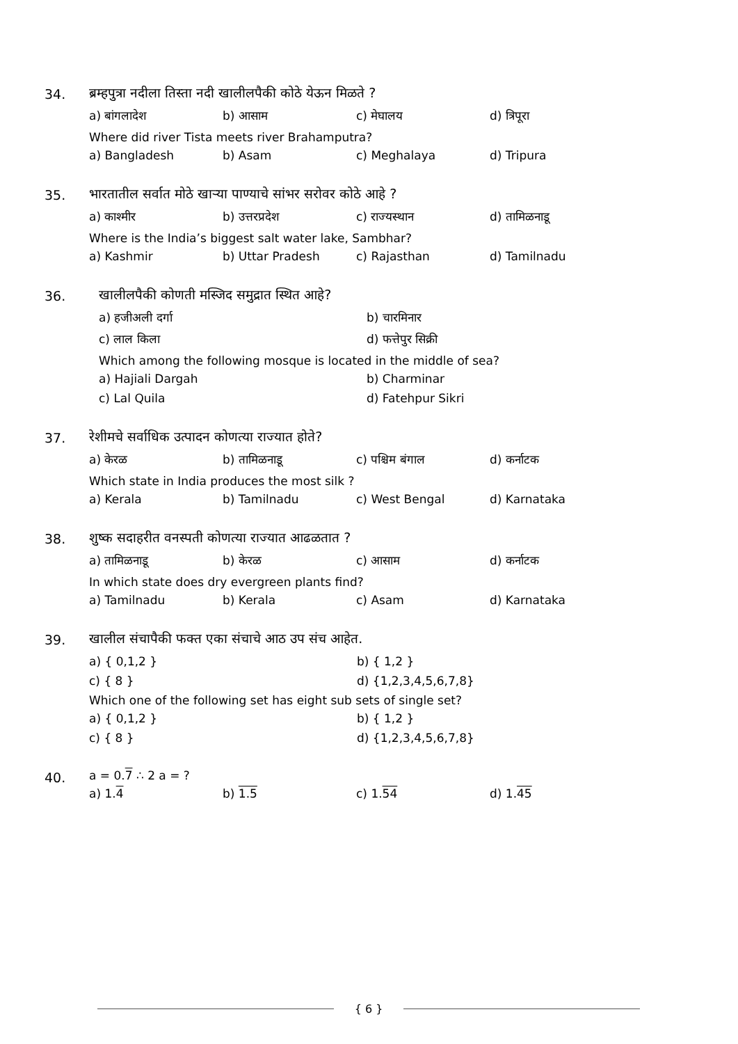34. ब्रम्हपुत्रा नदीला तिस्ता नदी खालीलपैकी कोठे येऊन मिळते ?
a) बांगलादेश b) आसाम c) मेघालय d) त्रिपूरा
Where did river Tista meets river Brahamputra?
a) Bangladesh b) Asam c) Meghalaya d) Tripura
35. भारतातील सर्वात मोठे खाऱ्या पाण्याचे सांभर सरोवर कोठे आहे ?
a) काश्मीर b) उत्तरप्रदेश c) राज्यस्थान d) तामिळनाडू
Where is the India’s biggest salt water lake, Sambhar?
a) Kashmir b) Uttar Pradesh c) Rajasthan d) Tamilnadu
36. खालीलपैकी कोणती मस्जिद समुद्रात स्थित आहे?
a) हजीअली दर्गा b) चारमिनार
c) लाल किला d) फत्तेपुर सिक्री
Which among the following mosque is located in the middle of sea?
a) Hajiali Dargah b) Charminar
c) Lal Quila d) Fatehpur Sikri
37. रेशीमचे सर्वाधिक उत्पादन कोणत्या राज्यात होते?
a) केरळ b) तामिळनाडू c) पश्चिम बंगाल d) कर्नाटक
Which state in India produces the most silk ?
a) Kerala b) Tamilnadu c) West Bengal d) Karnataka
38. शुष्क सदाहरीत वनस्पती कोणत्या राज्यात आढळतात ?
a) तामिळनाडू b) केरळ c) आसाम d) कर्नाटक
In which state does dry evergreen plants find?
a) Tamilnadu b) Kerala c) Asam d) Karnataka
39. खालील संचापैकी फक्त एका संचाचे आठ उप संच आहेत.
a) { 0,1,2 } b) { 1,2 }
c) { 8 } d) {1,2,3,4,5,6,7,8}
Which one of the following set has eight sub sets of single set?
a) { 0,1,2 } b) { 1,2 }
c) { 8 } d) {1,2,3,4,5,6,7,8}
40. a = 0.7 ∴ 2 a = ?
a) 1.4 b) 1.5 c) 1.54 d) 1.45
{ 6 }